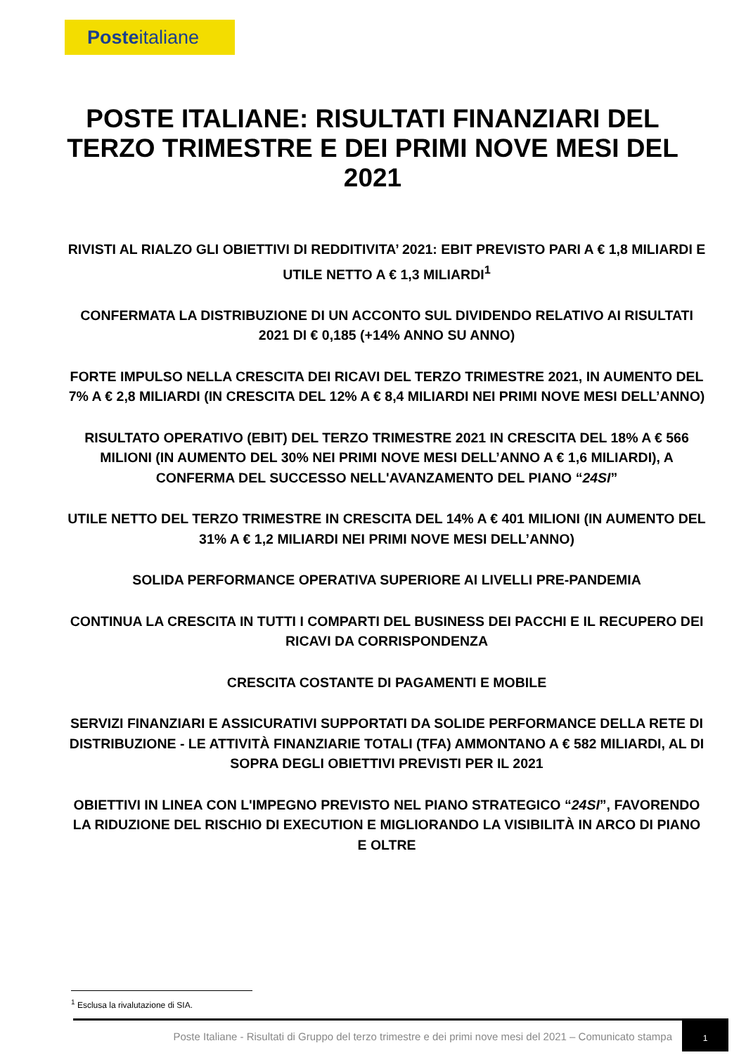Posteitaliane
POSTE ITALIANE: RISULTATI FINANZIARI DEL TERZO TRIMESTRE E DEI PRIMI NOVE MESI DEL 2021
RIVISTI AL RIALZO GLI OBIETTIVI DI REDDITIVITA’ 2021: EBIT PREVISTO PARI A € 1,8 MILIARDI E UTILE NETTO A € 1,3 MILIARDI<sup>1</sup>
CONFERMATA LA DISTRIBUZIONE DI UN ACCONTO SUL DIVIDENDO RELATIVO AI RISULTATI 2021 DI € 0,185 (+14% ANNO SU ANNO)
FORTE IMPULSO NELLA CRESCITA DEI RICAVI DEL TERZO TRIMESTRE 2021, IN AUMENTO DEL 7% A € 2,8 MILIARDI (IN CRESCITA DEL 12% A € 8,4 MILIARDI NEI PRIMI NOVE MESI DELL’ANNO)
RISULTATO OPERATIVO (EBIT) DEL TERZO TRIMESTRE 2021 IN CRESCITA DEL 18% A € 566 MILIONI (IN AUMENTO DEL 30% NEI PRIMI NOVE MESI DELL’ANNO A € 1,6 MILIARDI), A CONFERMA DEL SUCCESSO NELL'AVANZAMENTO DEL PIANO “24SI”
UTILE NETTO DEL TERZO TRIMESTRE IN CRESCITA DEL 14% A € 401 MILIONI (IN AUMENTO DEL 31% A € 1,2 MILIARDI NEI PRIMI NOVE MESI DELL’ANNO)
SOLIDA PERFORMANCE OPERATIVA SUPERIORE AI LIVELLI PRE-PANDEMIA
CONTINUA LA CRESCITA IN TUTTI I COMPARTI DEL BUSINESS DEI PACCHI E IL RECUPERO DEI RICAVI DA CORRISPONDENZA
CRESCITA COSTANTE DI PAGAMENTI E MOBILE
SERVIZI FINANZIARI E ASSICURATIVI SUPPORTATI DA SOLIDE PERFORMANCE DELLA RETE DI DISTRIBUZIONE - LE ATTIVITÀ FINANZIARIE TOTALI (TFA) AMMONTANO A € 582 MILIARDI, AL DI SOPRA DEGLI OBIETTIVI PREVISTI PER IL 2021
OBIETTIVI IN LINEA CON L'IMPEGNO PREVISTO NEL PIANO STRATEGICO “24SI”, FAVORENDO LA RIDUZIONE DEL RISCHIO DI EXECUTION E MIGLIORANDO LA VISIBILITÀ IN ARCO DI PIANO E OLTRE
<sup>1</sup> Esclusa la rivalutazione di SIA.
Poste Italiane - Risultati di Gruppo del terzo trimestre e dei primi nove mesi del 2021 – Comunicato stampa
1